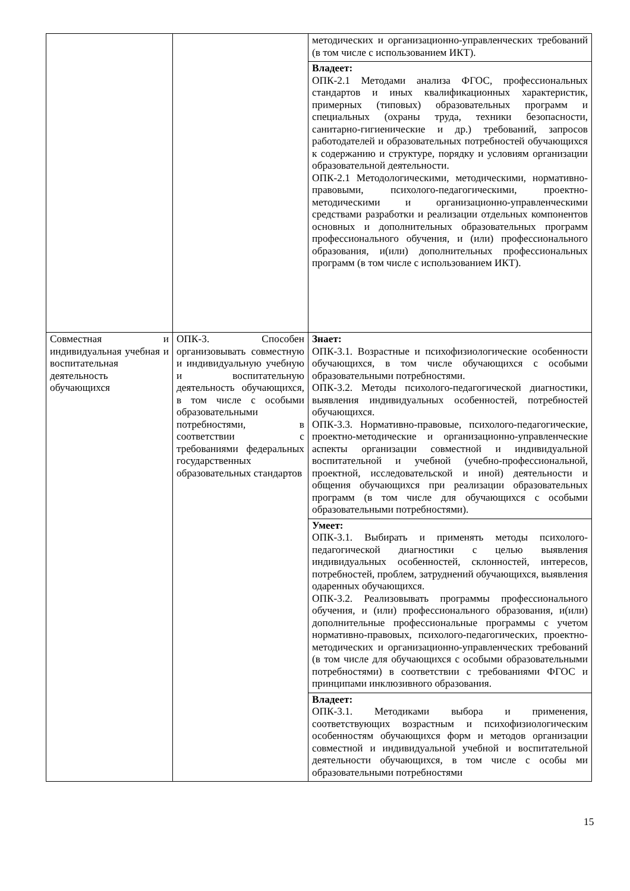| | | методических и организационно-управленческих требований (в том числе с использованием ИКТ). |
| | | Владеет: ОПК-2.1 Методами анализа ФГОС, профессиональных стандартов и иных квалификационных характеристик, примерных (типовых) образовательных программ и специальных (охраны труда, техники безопасности, санитарно-гигиенические и др.) требований, запросов работодателей и образовательных потребностей обучающихся к содержанию и структуре, порядку и условиям организации образовательной деятельности. ОПК-2.1 Методологическими, методическими, нормативно-правовыми, психолого-педагогическими, проектно-методическими и организационно-управленческими средствами разработки и реализации отдельных компонентов основных и дополнительных образовательных программ профессионального обучения, и (или) профессионального образования, и(или) дополнительных профессиональных программ (в том числе с использованием ИКТ). |
| Совместная и индивидуальная учебная и воспитательная деятельность обучающихся | ОПК-3. Способен организовывать совместную и индивидуальную учебную и воспитательную деятельность обучающихся, в том числе с особыми образовательными потребностями, в соответствии с требованиями федеральных государственных образовательных стандартов | Знает: ОПК-3.1. Возрастные и психофизиологические особенности обучающихся, в том числе обучающихся с особыми образовательными потребностями. ОПК-3.2. Методы психолого-педагогической диагностики, выявления индивидуальных особенностей, потребностей обучающихся. ОПК-3.3. Нормативно-правовые, психолого-педагогические, проектно-методические и организационно-управленческие аспекты организации совместной и индивидуальной воспитательной и учебной (учебно-профессиональной, проектной, исследовательской и иной) деятельности и общения обучающихся при реализации образовательных программ (в том числе для обучающихся с особыми образовательными потребностями). |
| | | Умеет: ОПК-3.1. Выбирать и применять методы психолого-педагогической диагностики с целью выявления индивидуальных особенностей, склонностей, интересов, потребностей, проблем, затруднений обучающихся, выявления одаренных обучающихся. ОПК-3.2. Реализовывать программы профессионального обучения, и (или) профессионального образования, и(или) дополнительные профессиональные программы с учетом нормативно-правовых, психолого-педагогических, проектно-методических и организационно-управленческих требований (в том числе для обучающихся с особыми образовательными потребностями) в соответствии с требованиями ФГОС и принципами инклюзивного образования. |
| | | Владеет: ОПК-3.1. Методиками выбора и применения, соответствующих возрастным и психофизиологическим особенностям обучающихся форм и методов организации совместной и индивидуальной учебной и воспитательной деятельности обучающихся, в том числе с особы ми образовательными потребностями |
15